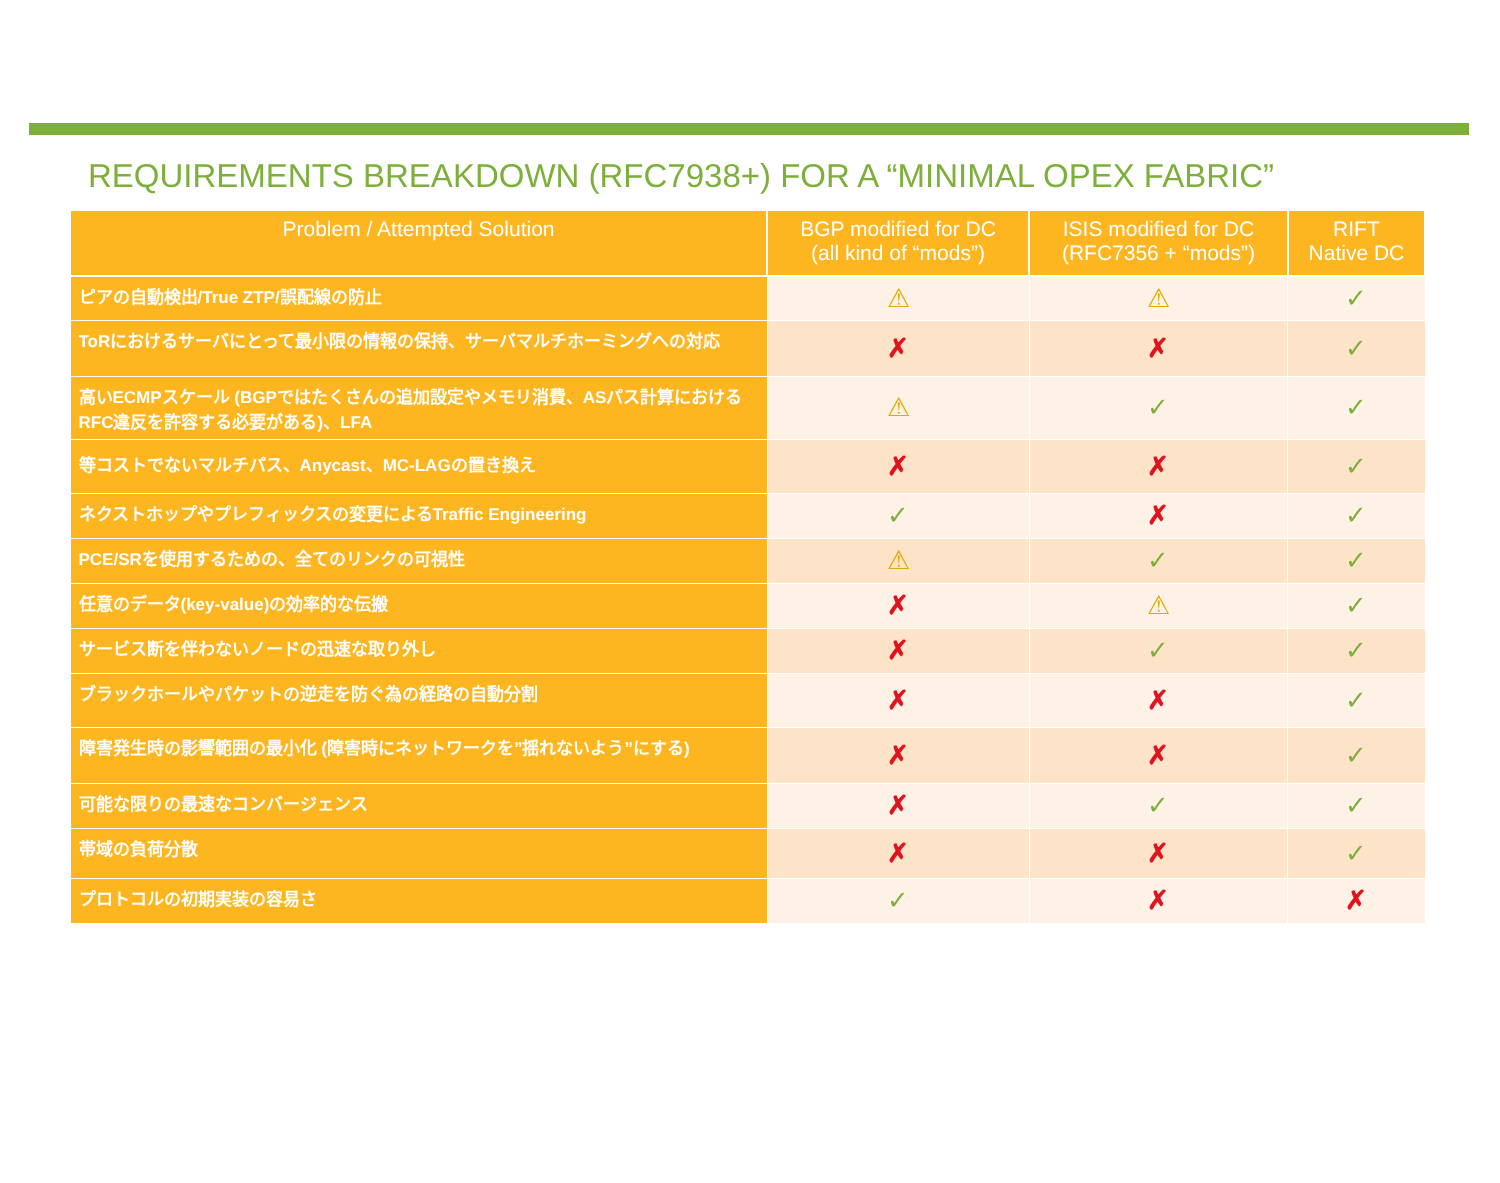REQUIREMENTS BREAKDOWN (RFC7938+) FOR A “MINIMAL OPEX FABRIC”
| Problem / Attempted Solution | BGP modified for DC (all kind of “mods”) | ISIS modified for DC (RFC7356 + “mods”) | RIFT Native DC |
| --- | --- | --- | --- |
| ピアの自動検出/True ZTP/誤配線の防止 | ⚠ | ⚠ | ✓ |
| ToRにおけるサーバにとって最小限の情報の保持、サーバマルチホーミングへの対応 | ✗ | ✗ | ✓ |
| 高いECMPスケール (BGPではたくさんの追加設定やメモリ消費、ASパス計算におけるRFC違反を許容する必要がある)、LFA | ⚠ | ✓ | ✓ |
| 等コストでないマルチパス、Anycast、MC-LAGの置き換え | ✗ | ✗ | ✓ |
| ネクストホップやプレフィックスの変更によるTraffic Engineering | ✓ | ✗ | ✓ |
| PCE/SRを使用するための、全てのリンクの可視性 | ⚠ | ✓ | ✓ |
| 任意のデータ(key-value)の効率的な伝搬 | ✗ | ⚠ | ✓ |
| サービス断を伴わないノードの迅速な取り外し | ✗ | ✓ | ✓ |
| ブラックホールやパケットの逆走を防ぐ為の経路の自動分割 | ✗ | ✗ | ✓ |
| 障害発生時の影響範囲の最小化 (障害時にネットワークを”揺れないよう”にする) | ✗ | ✗ | ✓ |
| 可能な限りの最速なコンバージェンス | ✗ | ✓ | ✓ |
| 帯域の負荷分散 | ✗ | ✗ | ✓ |
| プロトコルの初期実装の容易さ | ✓ | ✗ | ✗ |